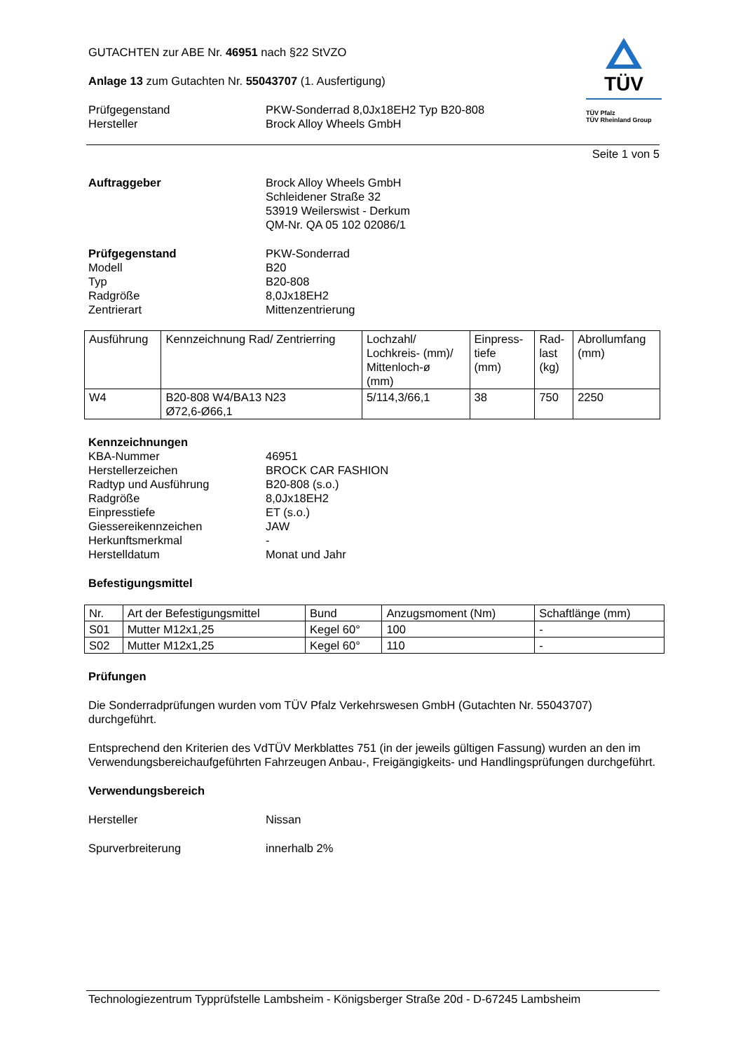TÜV
TÜV Pfalz
TÜV Rheinland Group
GUTACHTEN zur ABE Nr. 46951 nach §22 StVZO
Anlage 13 zum Gutachten Nr. 55043707 (1. Ausfertigung)
Prüfgegenstand
Hersteller
PKW-Sonderrad 8,0Jx18EH2 Typ B20-808
Brock Alloy Wheels GmbH
Seite 1 von 5
Auftraggeber Brock Alloy Wheels GmbH
Schleidener Straße 32
53919 Weilerswist - Derkum
QM-Nr. QA 05 102 02086/1
Prüfgegenstand
Modell
Typ
Radgröße
Zentrierart
PKW-Sonderrad
B20
B20-808
8,0Jx18EH2
Mittenzentrierung
| Ausführung | Kennzeichnung Rad/ Zentrierring | Lochzahl/ Lochkreis- (mm)/ Mittenloch-ø (mm) | Einpress- tiefe (mm) | Rad- last (kg) | Abrollumfang (mm) |
| --- | --- | --- | --- | --- | --- |
| W4 | B20-808 W4/BA13 N23 Ø72,6-Ø66,1 | 5/114,3/66,1 | 38 | 750 | 2250 |
Kennzeichnungen
KBA-Nummer
Herstellerzeichen
Radtyp und Ausführung
Radgröße
Einpresstiefe
Giessereikennzeichen
Herkunftsmerkmal
Herstelldatum
46951
BROCK CAR FASHION
B20-808 (s.o.)
8,0Jx18EH2
ET (s.o.)
JAW
-
Monat und Jahr
Befestigungsmittel
| Nr. | Art der Befestigungsmittel | Bund | Anzugsmoment (Nm) | Schaftlänge (mm) |
| --- | --- | --- | --- | --- |
| S01 | Mutter M12x1,25 | Kegel 60° | 100 | - |
| S02 | Mutter M12x1,25 | Kegel 60° | 110 | - |
Prüfungen
Die Sonderradprüfungen wurden vom TÜV Pfalz Verkehrswesen GmbH (Gutachten Nr. 55043707) durchgeführt.
Entsprechend den Kriterien des VdTÜV Merkblattes 751 (in der jeweils gültigen Fassung) wurden an den im Verwendungsbereichaufgeführten Fahrzeugen Anbau-, Freigängigkeits- und Handlingsprüfungen durchgeführt.
Verwendungsbereich
Hersteller Nissan
Spurverbreiterung innerhalb 2%
Technologiezentrum Typprüfstelle Lambsheim - Königsberger Straße 20d - D-67245 Lambsheim